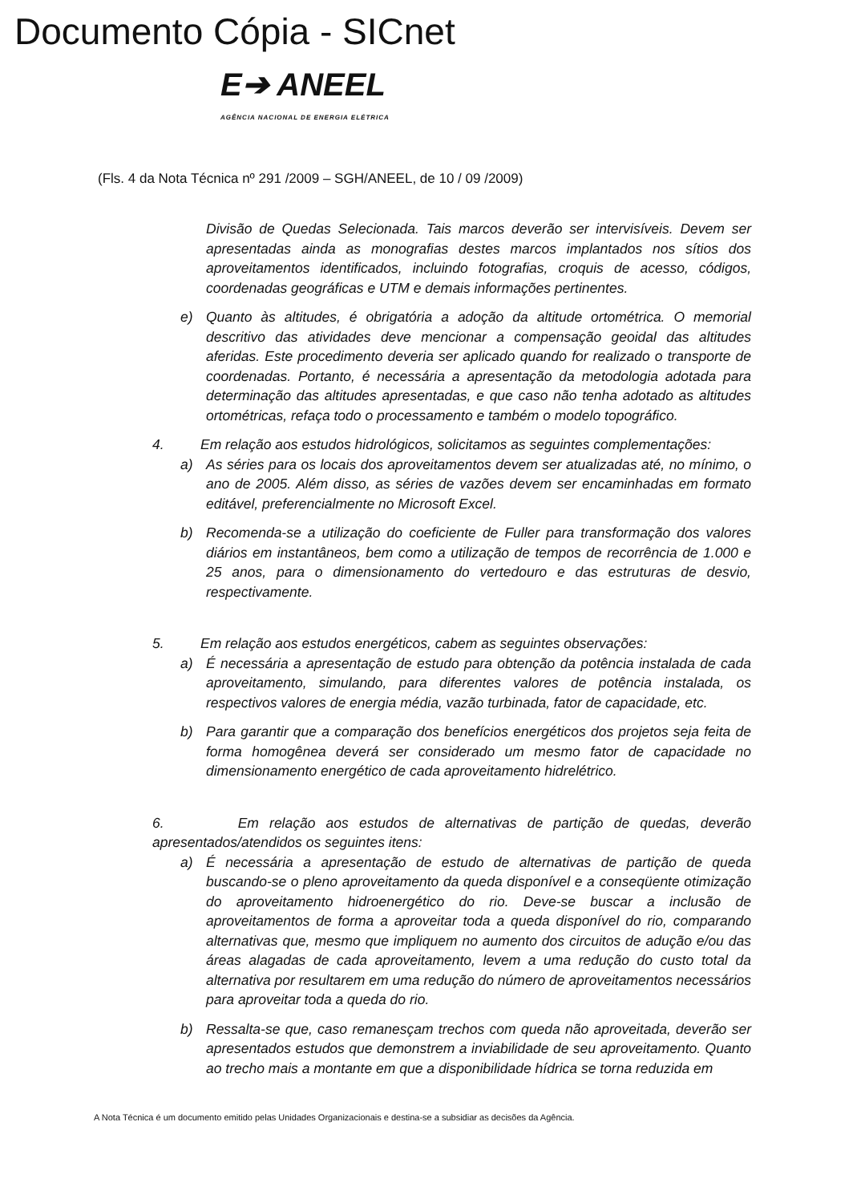Documento Cópia - SICnet
E➔ ANEEL
AGÊNCIA NACIONAL DE ENERGIA ELÉTRICA
(Fls. 4 da Nota Técnica nº 291 /2009 – SGH/ANEEL, de 10 / 09 /2009)
Divisão de Quedas Selecionada. Tais marcos deverão ser intervisíveis. Devem ser apresentadas ainda as monografias destes marcos implantados nos sítios dos aproveitamentos identificados, incluindo fotografias, croquis de acesso, códigos, coordenadas geográficas e UTM e demais informações pertinentes.
e) Quanto às altitudes, é obrigatória a adoção da altitude ortométrica. O memorial descritivo das atividades deve mencionar a compensação geoidal das altitudes aferidas. Este procedimento deveria ser aplicado quando for realizado o transporte de coordenadas. Portanto, é necessária a apresentação da metodologia adotada para determinação das altitudes apresentadas, e que caso não tenha adotado as altitudes ortométricas, refaça todo o processamento e também o modelo topográfico.
4. Em relação aos estudos hidrológicos, solicitamos as seguintes complementações:
a) As séries para os locais dos aproveitamentos devem ser atualizadas até, no mínimo, o ano de 2005. Além disso, as séries de vazões devem ser encaminhadas em formato editável, preferencialmente no Microsoft Excel.
b) Recomenda-se a utilização do coeficiente de Fuller para transformação dos valores diários em instantâneos, bem como a utilização de tempos de recorrência de 1.000 e 25 anos, para o dimensionamento do vertedouro e das estruturas de desvio, respectivamente.
5. Em relação aos estudos energéticos, cabem as seguintes observações:
a) É necessária a apresentação de estudo para obtenção da potência instalada de cada aproveitamento, simulando, para diferentes valores de potência instalada, os respectivos valores de energia média, vazão turbinada, fator de capacidade, etc.
b) Para garantir que a comparação dos benefícios energéticos dos projetos seja feita de forma homogênea deverá ser considerado um mesmo fator de capacidade no dimensionamento energético de cada aproveitamento hidrelétrico.
6. Em relação aos estudos de alternativas de partição de quedas, deverão apresentados/atendidos os seguintes itens:
a) É necessária a apresentação de estudo de alternativas de partição de queda buscando-se o pleno aproveitamento da queda disponível e a conseqüente otimização do aproveitamento hidroenergético do rio. Deve-se buscar a inclusão de aproveitamentos de forma a aproveitar toda a queda disponível do rio, comparando alternativas que, mesmo que impliquem no aumento dos circuitos de adução e/ou das áreas alagadas de cada aproveitamento, levem a uma redução do custo total da alternativa por resultarem em uma redução do número de aproveitamentos necessários para aproveitar toda a queda do rio.
b) Ressalta-se que, caso remanesçam trechos com queda não aproveitada, deverão ser apresentados estudos que demonstrem a inviabilidade de seu aproveitamento. Quanto ao trecho mais a montante em que a disponibilidade hídrica se torna reduzida em
A Nota Técnica é um documento emitido pelas Unidades Organizacionais e destina-se a subsidiar as decisões da Agência.